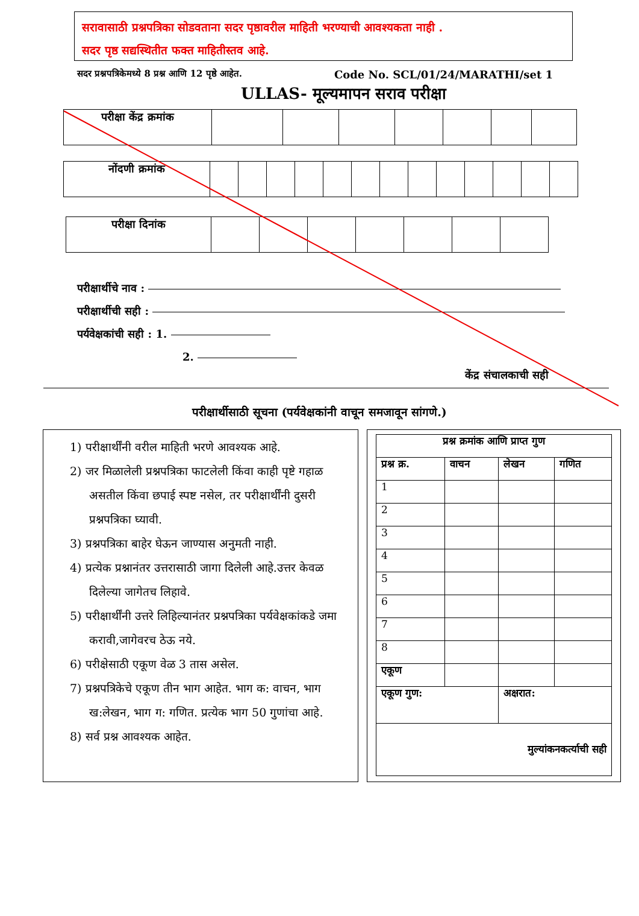सरावासाठी प्रश्नपत्रिका सोडवताना सदर पृष्ठावरील माहिती भरण्याची आवश्यकता नाही .
सदर पृष्ठ सद्यस्थितीत फक्त माहितीस्तव आहे.
सदर प्रश्नपत्रिकेमध्ये 8 प्रश्न आणि 12 पृष्ठे आहेत. Code No. SCL/01/24/MARATHI/set 1
ULLAS- मूल्यमापन सराव परीक्षा
| परीक्षा केंद्र क्रमांक | | | | | | | |
| नोंदणी क्रमांक | | | | | | | | | | | | | |
| परीक्षा दिनांक | | | | | | | |
परीक्षार्थीचे नाव :
परीक्षार्थीची सही :
पर्यवेक्षकांची सही : 1.
2.
केंद्र संचालकाची सही
परीक्षार्थीसाठी सूचना (पर्यवेक्षकांनी वाचून समजावून सांगणे.)
1) परीक्षार्थींनी वरील माहिती भरणे आवश्यक आहे.
2) जर मिळालेली प्रश्नपत्रिका फाटलेली किंवा काही पृष्टे गहाळ असतील किंवा छपाई स्पष्ट नसेल, तर परीक्षार्थींनी दुसरी प्रश्नपत्रिका घ्यावी.
3) प्रश्नपत्रिका बाहेर घेऊन जाण्यास अनुमती नाही.
4) प्रत्येक प्रश्नानंतर उत्तरासाठी जागा दिलेली आहे.उत्तर केवळ दिलेल्या जागेतच लिहावे.
5) परीक्षार्थींनी उत्तरे लिहिल्यानंतर प्रश्नपत्रिका पर्यवेक्षकांकडे जमा करावी,जागेवरच ठेऊ नये.
6) परीक्षेसाठी एकूण वेळ 3 तास असेल.
7) प्रश्नपत्रिकेचे एकूण तीन भाग आहेत. भाग क: वाचन, भाग ख:लेखन, भाग ग: गणित. प्रत्येक भाग 50 गुणांचा आहे.
8) सर्व प्रश्न आवश्यक आहेत.
| प्रश्न क्रमांक आणि प्राप्त गुण | | | |
| प्रश्न क्र. | वाचन | लेखन | गणित |
| 1 | | | |
| 2 | | | |
| 3 | | | |
| 4 | | | |
| 5 | | | |
| 6 | | | |
| 7 | | | |
| 8 | | | |
| एकूण | | | |
| एकूण गुण: | | अक्षरात: | |
| मुल्यांकनकर्त्याची सही | | | |